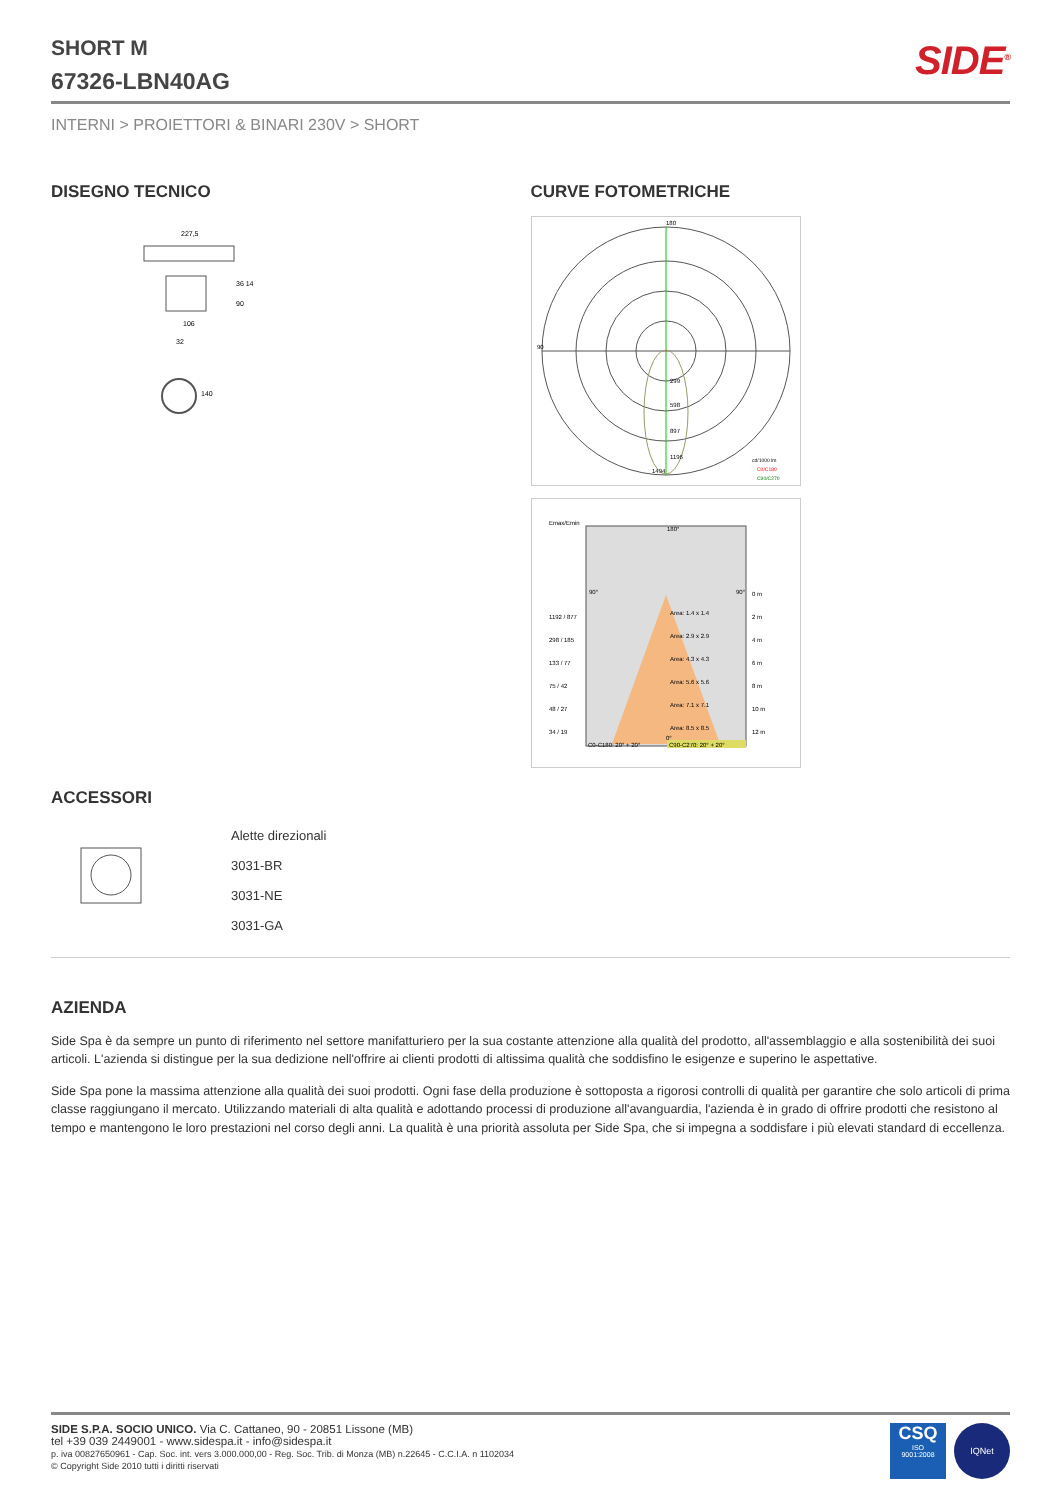SHORT M
67326-LBN40AG
SIDE<sup>®</sup>
INTERNI > PROIETTORI & BINARI 230V > SHORT
DISEGNO TECNICO
227,5
106
32
36 14
90
140
CURVE FOTOMETRICHE
180
90
299
598
897
1196
1494
cd/1000 lm
C0/C180
C90/C270
Emax/Emin
180°
90°
90°
0 m
1192 / 877
Area: 1.4 x 1.4
2 m
298 / 185
Area: 2.9 x 2.9
4 m
133 / 77
Area: 4.3 x 4.3
6 m
75 / 42
Area: 5.6 x 5.6
8 m
48 / 27
Area: 7.1 x 7.1
10 m
34 / 19
Area: 8.5 x 8.5
12 m
0°
C0-C180: 20° + 20°
C90-C270: 20° + 20°
ACCESSORI
Alette direzionali
3031-BR
3031-NE
3031-GA
AZIENDA
Side Spa è da sempre un punto di riferimento nel settore manifatturiero per la sua costante attenzione alla qualità del prodotto, all'assemblaggio e alla sostenibilità dei suoi articoli. L'azienda si distingue per la sua dedizione nell'offrire ai clienti prodotti di altissima qualità che soddisfino le esigenze e superino le aspettative.
Side Spa pone la massima attenzione alla qualità dei suoi prodotti. Ogni fase della produzione è sottoposta a rigorosi controlli di qualità per garantire che solo articoli di prima classe raggiungano il mercato. Utilizzando materiali di alta qualità e adottando processi di produzione all'avanguardia, l'azienda è in grado di offrire prodotti che resistono al tempo e mantengono le loro prestazioni nel corso degli anni. La qualità è una priorità assoluta per Side Spa, che si impegna a soddisfare i più elevati standard di eccellenza.
SIDE S.P.A. SOCIO UNICO. Via C. Cattaneo, 90 - 20851 Lissone (MB)
tel +39 039 2449001 - www.sidespa.it - info@sidespa.it
p. iva 00827650961 - Cap. Soc. int. vers 3.000.000,00 - Reg. Soc. Trib. di Monza (MB) n.22645 - C.C.I.A. n 1102034
© Copyright Side 2010 tutti i diritti riservati
CSQ
ISO
9001:2008
IQNet